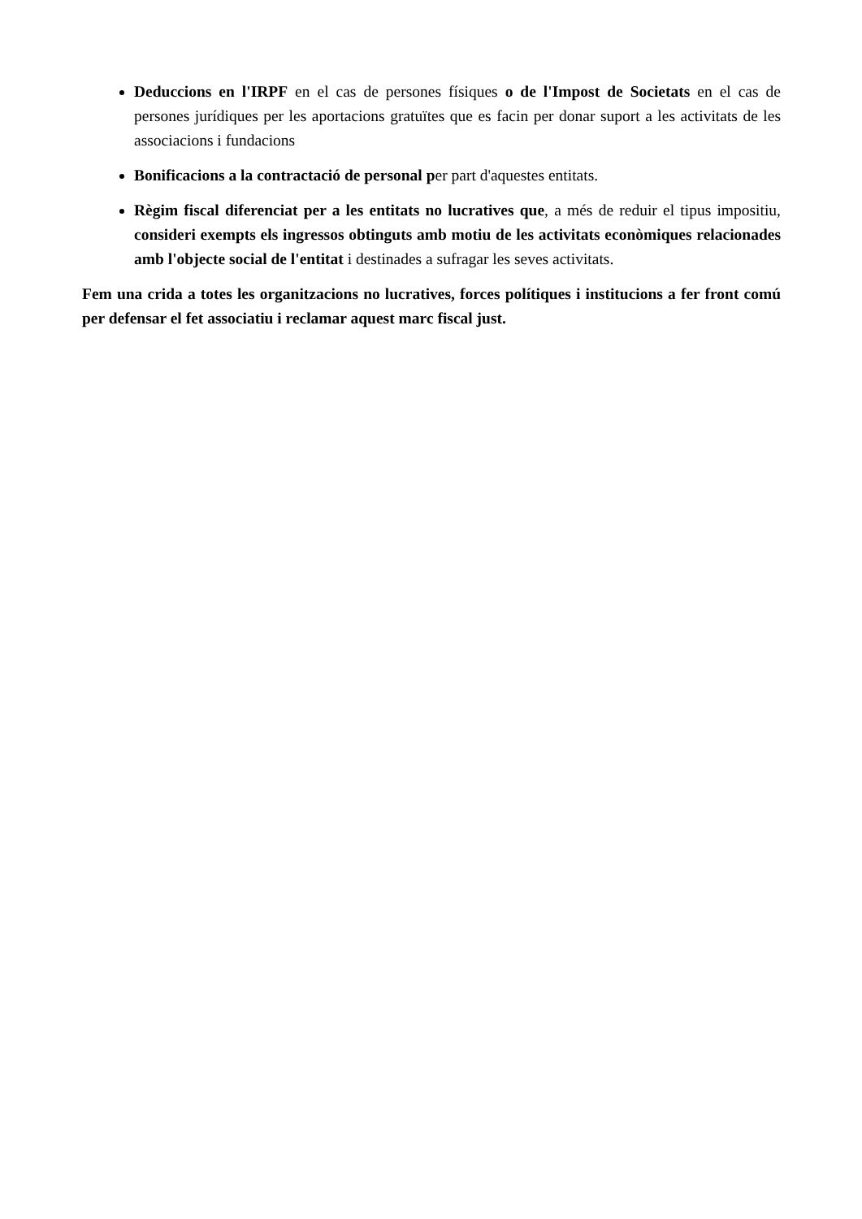Deduccions en l'IRPF en el cas de persones físiques o de l'Impost de Societats en el cas de persones jurídiques per les aportacions gratuïtes que es facin per donar suport a les activitats de les associacions i fundacions
Bonificacions a la contractació de personal per part d'aquestes entitats.
Règim fiscal diferenciat per a les entitats no lucratives que, a més de reduir el tipus impositiu, consideri exempts els ingressos obtinguts amb motiu de les activitats econòmiques relacionades amb l'objecte social de l'entitat i destinades a sufragar les seves activitats.
Fem una crida a totes les organitzacions no lucratives, forces polítiques i institucions a fer front comú per defensar el fet associatiu i reclamar aquest marc fiscal just.